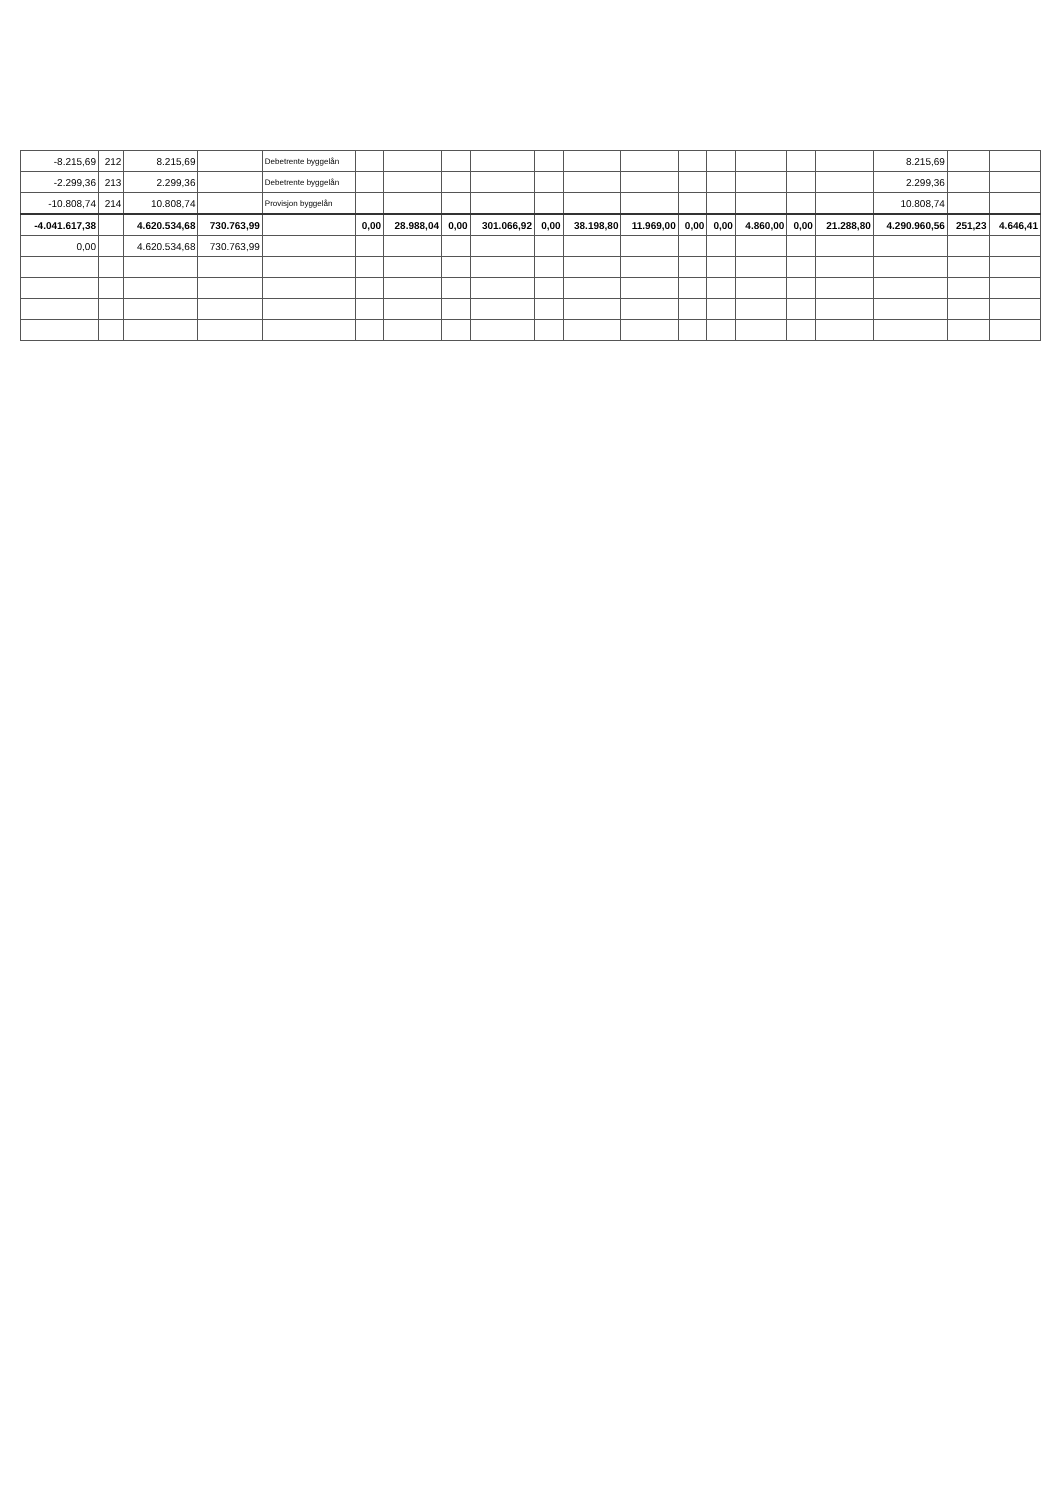| -8.215,69 | 212 | 8.215,69 | | Debetrente byggelån | | | | | | | | | | | | | 8.215,69 | | |
| -2.299,36 | 213 | 2.299,36 | | Debetrente byggelån | | | | | | | | | | | | | 2.299,36 | | |
| -10.808,74 | 214 | 10.808,74 | | Provisjon byggelån | | | | | | | | | | | | | 10.808,74 | | |
| -4.041.617,38 | | 4.620.534,68 | 730.763,99 | | 0,00 | 28.988,04 | 0,00 | 301.066,92 | 0,00 | 38.198,80 | 11.969,00 | 0,00 | 0,00 | 4.860,00 | 0,00 | 21.288,80 | 4.290.960,56 | 251,23 | 4.646,41 |
| 0,00 | | 4.620.534,68 | 730.763,99 | | | | | | | | | | | | | | | | |